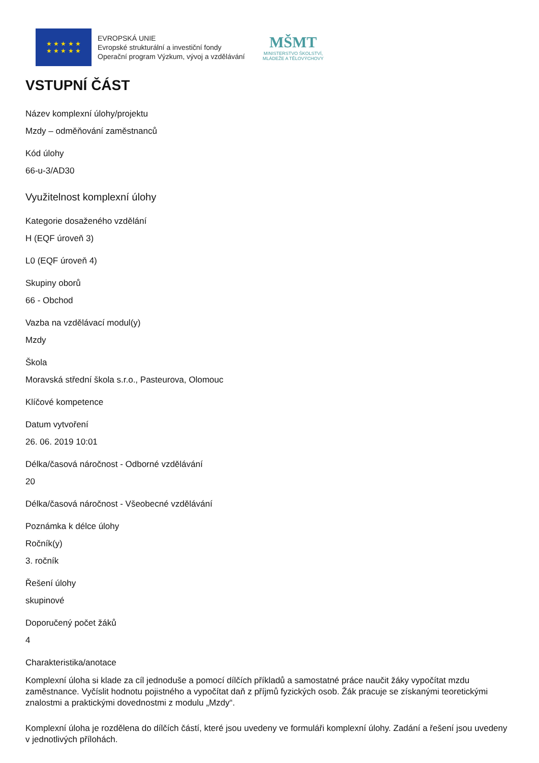★ ★ ★ ★ ★
★ ★ ★ ★ ★
EVROPSKÁ UNIE
Evropské strukturální a investiční fondy
Operační program Výzkum, vývoj a vzdělávání
MŠMT
MINISTERSTVO ŠKOLSTVÍ,
MLÁDEŽE A TĚLOVÝCHOVY
VSTUPNÍ ČÁST
Název komplexní úlohy/projektu
Mzdy – odměňování zaměstnanců
Kód úlohy
66-u-3/AD30
Využitelnost komplexní úlohy
Kategorie dosaženého vzdělání
H (EQF úroveň 3)
L0 (EQF úroveň 4)
Skupiny oborů
66 - Obchod
Vazba na vzdělávací modul(y)
Mzdy
Škola
Moravská střední škola s.r.o., Pasteurova, Olomouc
Klíčové kompetence
Datum vytvoření
26. 06. 2019 10:01
Délka/časová náročnost - Odborné vzdělávání
20
Délka/časová náročnost - Všeobecné vzdělávání
Poznámka k délce úlohy
Ročník(y)
3. ročník
Řešení úlohy
skupinové
Doporučený počet žáků
4
Charakteristika/anotace
Komplexní úloha si klade za cíl jednoduše a pomocí dílčích příkladů a samostatné práce naučit žáky vypočítat mzdu zaměstnance. Vyčíslit hodnotu pojistného a vypočítat daň z příjmů fyzických osob. Žák pracuje se získanými teoretickými znalostmi a praktickými dovednostmi z modulu „Mzdy“.
Komplexní úloha je rozdělena do dílčích částí, které jsou uvedeny ve formuláři komplexní úlohy. Zadání a řešení jsou uvedeny v jednotlivých přílohách.